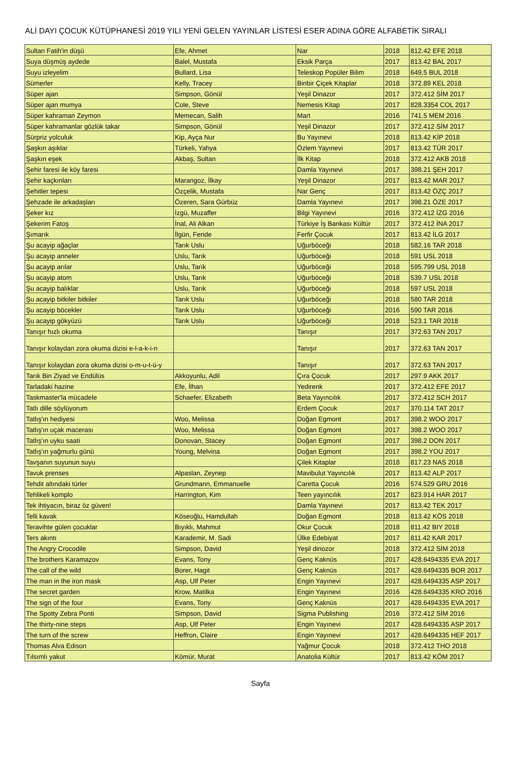ALİ DAYI ÇOCUK KÜTÜPHANESİ 2019 YILI YENİ GELEN YAYINLAR LİSTESİ ESER ADINA GÖRE ALFABETİK SIRALI
| Sultan Fatih'in düşü | Efe, Ahmet | Nar | 2018 | 812.42 EFE 2018 |
| Suya düşmüş aydede | Balel, Mustafa | Eksik Parça | 2017 | 813.42 BAL 2017 |
| Suyu izleyelim | Bullard, Lisa | Teleskop Popüler Bilim | 2018 | 649.5 BUL 2018 |
| Sümerler | Kelly, Tracey | Binbir Çiçek Kitaplar | 2018 | 372.89 KEL 2018 |
| Süper ajan | Simpson, Gönül | Yeşil Dinazor | 2017 | 372.412 SİM 2017 |
| Süper ajan mumya | Cole, Steve | Nemesis Kitap | 2017 | 828.3354 COL 2017 |
| Süper kahraman Zeymon | Memecan, Salih | Mart | 2016 | 741.5 MEM 2016 |
| Süper kahramanlar gözlük takar | Simpson, Gönül | Yeşil Dinazor | 2017 | 372.412 SİM 2017 |
| Sürpriz yolculuk | Kip, Ayça Nur | Bu Yayınevi | 2018 | 813.42 KİP 2018 |
| Şaşkın aşıklar | Türkeli, Yahya | Özlem Yayınevi | 2017 | 813.42 TÜR 2017 |
| Şaşkın eşek | Akbaş, Sultan | İlk Kitap | 2018 | 372.412 AKB 2018 |
| Şehir faresi ile köy faresi | | Damla Yayınevi | 2017 | 398.21 ŞEH 2017 |
| Şehir kaçkınları | Marangoz, İlkay | Yeşil Dinazor | 2017 | 813.42 MAR 2017 |
| Şehitler tepesi | Özçelik, Mustafa | Nar Genç | 2017 | 813.42 ÖZÇ 2017 |
| Şehzade ile arkadaşları | Özeren, Sara Gürbüz | Damla Yayınevi | 2017 | 398.21 ÖZE 2017 |
| Şeker kız | İzgü, Muzaffer | Bilgi Yayınevi | 2016 | 372.412 İZG 2016 |
| Şekerim Fatoş | İnal, Ali Alkan | Türkiye İş Bankası Kültür | 2017 | 372.412 İNA 2017 |
| Şımarık | İlgün, Feride | Ferfir Çocuk | 2017 | 813.42 İLG 2017 |
| Şu acayip ağaçlar | Tarık Uslu | Uğurböceği | 2018 | 582.16 TAR 2018 |
| Şu acayip anneler | Uslu, Tarık | Uğurböceği | 2018 | 591 USL 2018 |
| Şu acayip arılar | Uslu, Tarık | Uğurböceği | 2018 | 595.799 USL 2018 |
| Şu acayip atom | Uslu, Tarık | Uğurböceği | 2018 | 539.7 USL 2018 |
| Şu acayip balıklar | Uslu, Tarık | Uğurböceği | 2018 | 597 USL 2018 |
| Şu acayip bitkiler bitkiler | Tarık Uslu | Uğurböceği | 2018 | 580 TAR 2018 |
| Şu acayip böcekler | Tarık Uslu | Uğurböceği | 2016 | 590 TAR 2016 |
| Şu acayip gökyüzü | Tarık Uslu | Uğurböceği | 2018 | 523.1 TAR 2018 |
| Tanışır hızlı okuma | | Tanışır | 2017 | 372.63 TAN 2017 |
| Tanışır kolaydan zora okuma dizisi e-l-a-k-i-n | | Tanışır | 2017 | 372.63 TAN 2017 |
| Tanışır kolaydan zora okuma dizisi o-m-u-t-ü-y | | Tanışır | 2017 | 372.63 TAN 2017 |
| Tarık Bin Ziyad ve Endülüs | Akkoyunlu, Adil | Çıra Çocuk | 2017 | 297.9 AKK 2017 |
| Tarladaki hazine | Efe, İlhan | Yedirenk | 2017 | 372.412 EFE 2017 |
| Taskmaster'la mücadele | Schaefer, Elizabeth | Beta Yayıncılık | 2017 | 372.412 SCH 2017 |
| Tatlı dille söylüyorum | | Erdem Çocuk | 2017 | 370.114 TAT 2017 |
| Tatlış'ın hediyesi | Woo, Melissa | Doğan Egmont | 2017 | 398.2 WOO 2017 |
| Tatlış'ın uçak macerası | Woo, Melissa | Doğan Egmont | 2017 | 398.2 WOO 2017 |
| Tatlış'ın uyku saati | Donovan, Stacey | Doğan Egmont | 2017 | 398.2 DON 2017 |
| Tatlış'ın yağmurlu günü | Young, Melvina | Doğan Egmont | 2017 | 398.2 YOU 2017 |
| Tavşanın suyunun suyu | | Çilek Kitaplar | 2018 | 817.23 NAS 2018 |
| Tavuk prenses | Alpaslan, Zeynep | Mavibulut Yayıncılık | 2017 | 813.42 ALP 2017 |
| Tehdit altındaki türler | Grundmann, Emmanuelle | Caretta Çocuk | 2016 | 574.529 GRU 2016 |
| Tehlikeli komplo | Harrington, Kim | Teen yayıncılık | 2017 | 823.914 HAR 2017 |
| Tek ihtiyacın, biraz öz güven! | | Damla Yayınevi | 2017 | 813.42 TEK 2017 |
| Telli kavak | Köseoğlu, Hamdullah | Doğan Egmont | 2018 | 813.42 KÖS 2018 |
| Teravihte gülen çocuklar | Bıyıklı, Mahmut | Okur Çocuk | 2018 | 811.42 BIY 2018 |
| Ters akıntı | Karademir, M. Sadi | Ülke Edebiyat | 2017 | 811.42 KAR 2017 |
| The Angry Crocodile | Simpson, David | Yeşil dinozor | 2018 | 372.412 SİM 2018 |
| The brothers Karamazov | Evans, Tony | Genç Kaknüs | 2017 | 428.6494335 EVA 2017 |
| The call of the wild | Borer, Hagit | Genç Kaknüs | 2017 | 428.6494335 BOR 2017 |
| The man in the iron mask | Asp, Ulf Peter | Engin Yayınevi | 2017 | 428.6494335 ASP 2017 |
| The secret garden | Krow, Matilka | Engin Yayınevi | 2016 | 428.6494335 KRO 2016 |
| The sign of the four | Evans, Tony | Genç Kaknüs | 2017 | 428.6494335 EVA 2017 |
| The Spotty Zebra Ponti | Simpson, David | Sigma Publishing | 2016 | 372.412 SİM 2016 |
| The thirty-nine steps | Asp, Ulf Peter | Engin Yayınevi | 2017 | 428.6494335 ASP 2017 |
| The turn of the screw | Heffron, Claire | Engin Yayınevi | 2017 | 428.6494335 HEF 2017 |
| Thomas Alva Edison | | Yağmur Çocuk | 2018 | 372.412 THO 2018 |
| Tılsımlı yakut | Kömür, Murat | Anatolia Kültür | 2017 | 813.42 KÖM 2017 |
Sayfa